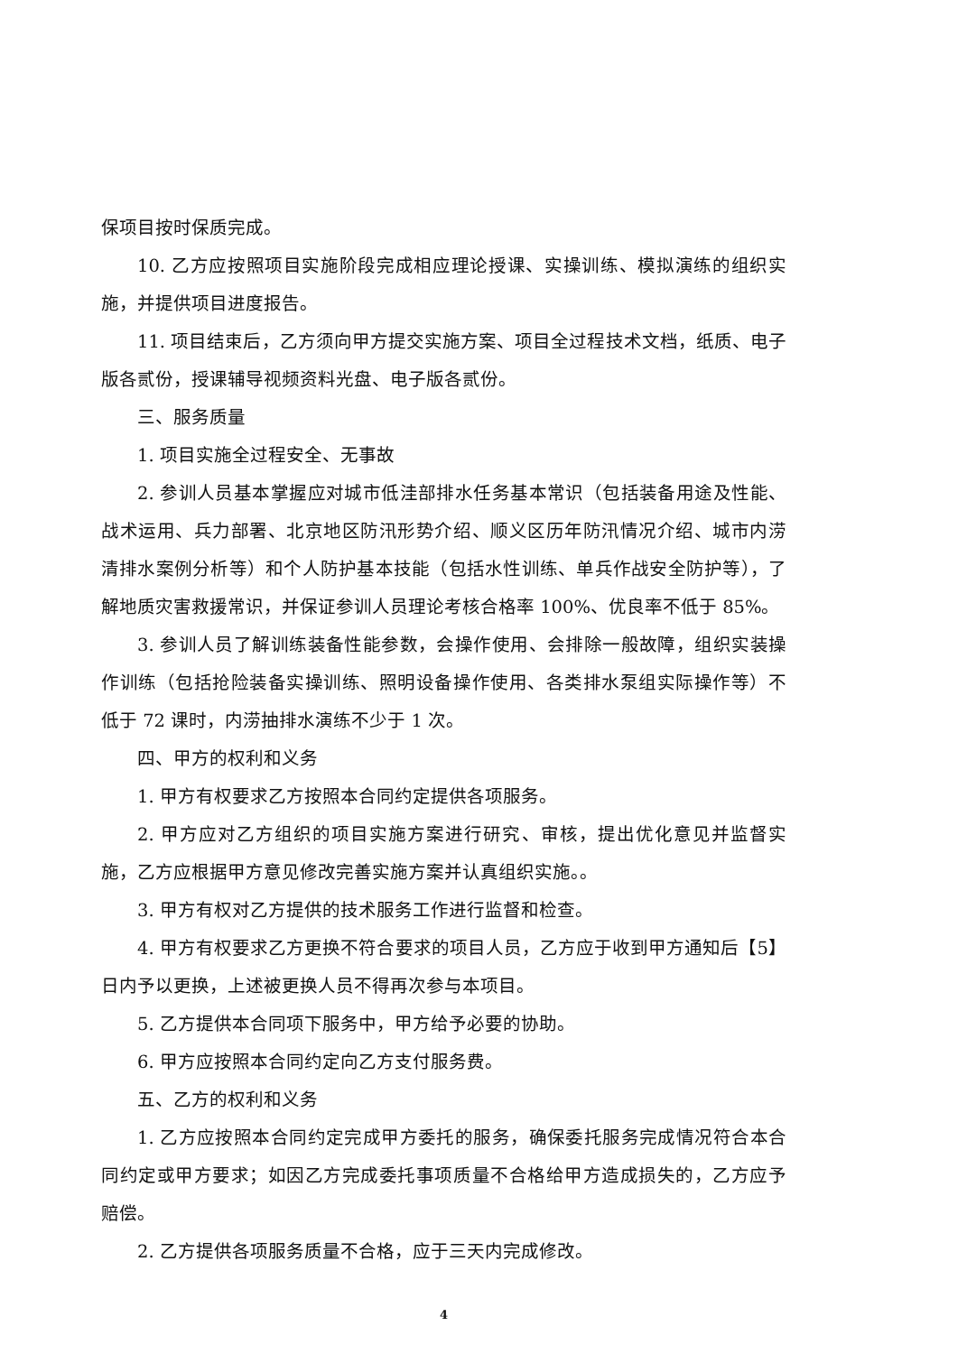保项目按时保质完成。
10. 乙方应按照项目实施阶段完成相应理论授课、实操训练、模拟演练的组织实施，并提供项目进度报告。
11. 项目结束后，乙方须向甲方提交实施方案、项目全过程技术文档，纸质、电子版各贰份，授课辅导视频资料光盘、电子版各贰份。
三、服务质量
1. 项目实施全过程安全、无事故
2. 参训人员基本掌握应对城市低洼部排水任务基本常识（包括装备用途及性能、战术运用、兵力部署、北京地区防汛形势介绍、顺义区历年防汛情况介绍、城市内涝清排水案例分析等）和个人防护基本技能（包括水性训练、单兵作战安全防护等），了解地质灾害救援常识，并保证参训人员理论考核合格率 100%、优良率不低于 85%。
3. 参训人员了解训练装备性能参数，会操作使用、会排除一般故障，组织实装操作训练（包括抢险装备实操训练、照明设备操作使用、各类排水泵组实际操作等）不低于 72 课时，内涝抽排水演练不少于 1 次。
四、甲方的权利和义务
1. 甲方有权要求乙方按照本合同约定提供各项服务。
2. 甲方应对乙方组织的项目实施方案进行研究、审核，提出优化意见并监督实施，乙方应根据甲方意见修改完善实施方案并认真组织实施。。
3. 甲方有权对乙方提供的技术服务工作进行监督和检查。
4. 甲方有权要求乙方更换不符合要求的项目人员，乙方应于收到甲方通知后【5】日内予以更换，上述被更换人员不得再次参与本项目。
5. 乙方提供本合同项下服务中，甲方给予必要的协助。
6. 甲方应按照本合同约定向乙方支付服务费。
五、乙方的权利和义务
1. 乙方应按照本合同约定完成甲方委托的服务，确保委托服务完成情况符合本合同约定或甲方要求；如因乙方完成委托事项质量不合格给甲方造成损失的，乙方应予赔偿。
2. 乙方提供各项服务质量不合格，应于三天内完成修改。
4